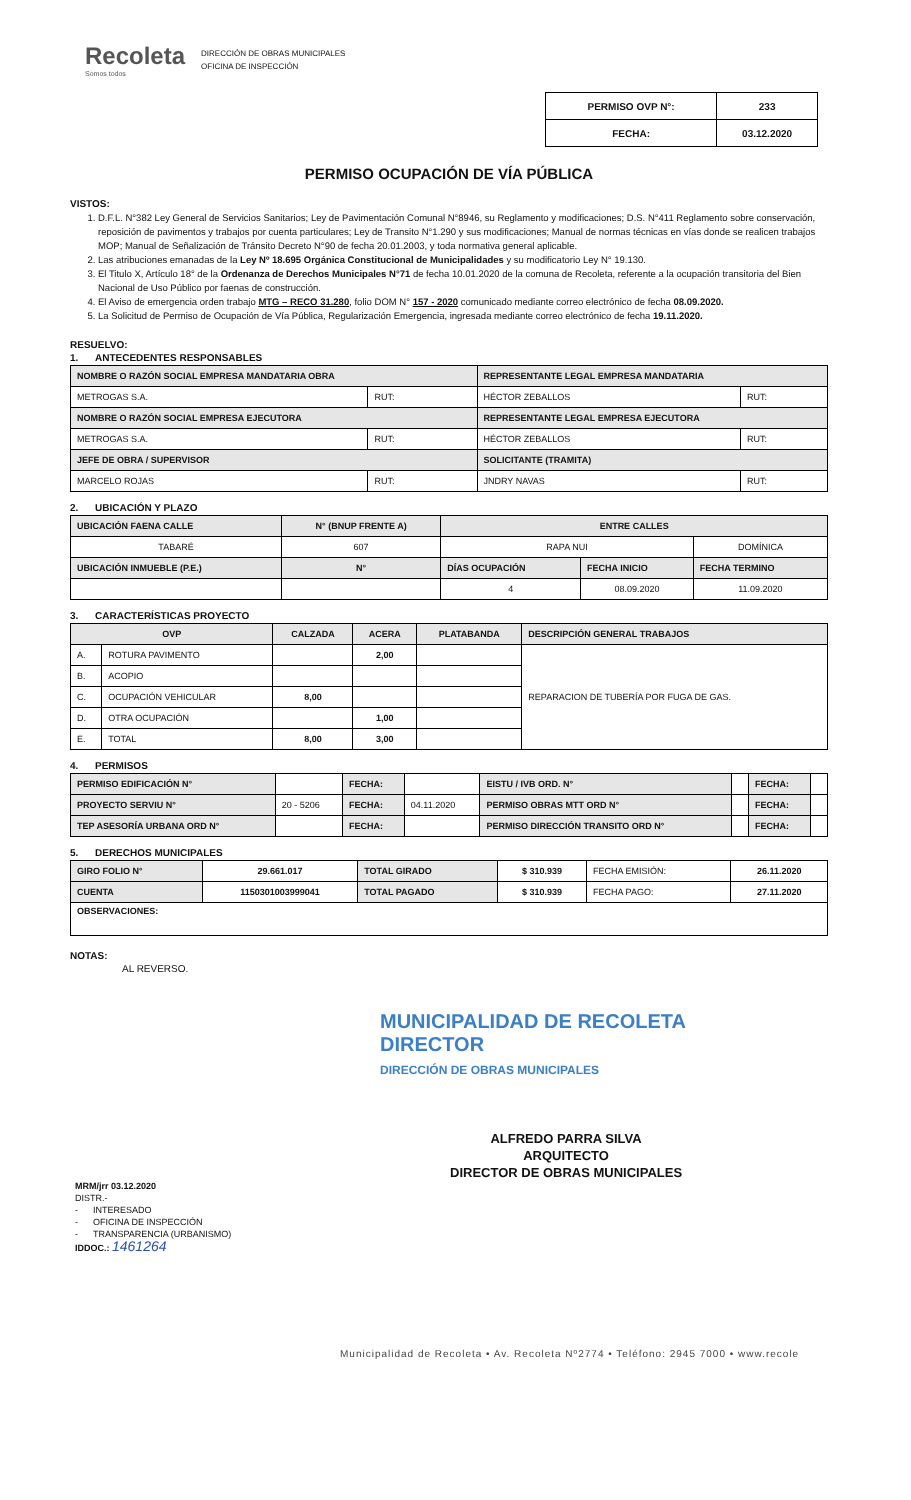Recoleta
Somos todos
DIRECCIÓN DE OBRAS MUNICIPALES
OFICINA DE INSPECCIÓN
| PERMISO OVP N°: | 233 |
| FECHA: | 03.12.2020 |
PERMISO OCUPACIÓN DE VÍA PÚBLICA
VISTOS:
1. D.F.L. N°382 Ley General de Servicios Sanitarios; Ley de Pavimentación Comunal N°8946, su Reglamento y modificaciones; D.S. N°411 Reglamento sobre conservación, reposición de pavimentos y trabajos por cuenta particulares; Ley de Transito N°1.290 y sus modificaciones; Manual de normas técnicas en vías donde se realicen trabajos MOP; Manual de Señalización de Tránsito Decreto N°90 de fecha 20.01.2003, y toda normativa general aplicable.
2. Las atribuciones emanadas de la Ley Nº 18.695 Orgánica Constitucional de Municipalidades y su modificatorio Ley N° 19.130.
3. El Titulo X, Artículo 18° de la Ordenanza de Derechos Municipales N°71 de fecha 10.01.2020 de la comuna de Recoleta, referente a la ocupación transitoria del Bien Nacional de Uso Público por faenas de construcción.
4. El Aviso de emergencia orden trabajo MTG – RECO 31.280, folio DOM N° 157 - 2020 comunicado mediante correo electrónico de fecha 08.09.2020.
5. La Solicitud de Permiso de Ocupación de Vía Pública, Regularización Emergencia, ingresada mediante correo electrónico de fecha 19.11.2020.
RESUELVO:
1. ANTECEDENTES RESPONSABLES
| NOMBRE O RAZÓN SOCIAL EMPRESA MANDATARIA OBRA | | REPRESENTANTE LEGAL EMPRESA MANDATARIA | |
| --- | --- | --- | --- |
| METROGAS S.A. | RUT: | HÉCTOR ZEBALLOS | RUT: |
| NOMBRE O RAZÓN SOCIAL EMPRESA EJECUTORA | | REPRESENTANTE LEGAL EMPRESA EJECUTORA | |
| METROGAS S.A. | RUT: | HÉCTOR ZEBALLOS | RUT: |
| JEFE DE OBRA / SUPERVISOR | | SOLICITANTE (TRAMITA) | |
| MARCELO ROJAS | RUT: | JNDRY NAVAS | RUT: |
2. UBICACIÓN Y PLAZO
| UBICACIÓN FAENA CALLE | N° (BNUP FRENTE A) | ENTRE CALLES | | |
| --- | --- | --- | --- | --- |
| TABARÉ | 607 | RAPA NUI | | DOMÍNICA |
| UBICACIÓN INMUEBLE (P.E.) | N° | DÍAS OCUPACIÓN | FECHA INICIO | FECHA TERMINO |
| | | 4 | 08.09.2020 | 11.09.2020 |
3. CARACTERÍSTICAS PROYECTO
| OVP | | CALZADA | ACERA | PLATABANDA | DESCRIPCIÓN GENERAL TRABAJOS |
| --- | --- | --- | --- | --- | --- |
| A. | ROTURA PAVIMENTO | | 2,00 | | REPARACION DE TUBERÍA POR FUGA DE GAS. |
| B. | ACOPIO | | | | |
| C. | OCUPACIÓN VEHICULAR | 8,00 | | | |
| D. | OTRA OCUPACIÓN | | 1,00 | | |
| E. | TOTAL | 8,00 | 3,00 | | |
4. PERMISOS
| PERMISO EDIFICACIÓN N° | | FECHA: | | EISTU / IVB ORD. N° | | FECHA: | |
| PROYECTO SERVIU N° | 20 - 5206 | FECHA: | 04.11.2020 | PERMISO OBRAS MTT ORD N° | | FECHA: | |
| TEP ASESORÍA URBANA ORD N° | | FECHA: | | PERMISO DIRECCIÓN TRANSITO ORD N° | | FECHA: | |
5. DERECHOS MUNICIPALES
| GIRO FOLIO N° | 29.661.017 | TOTAL GIRADO | $ 310.939 | FECHA EMISIÓN: | 26.11.2020 |
| CUENTA | 1150301003999041 | TOTAL PAGADO | $ 310.939 | FECHA PAGO: | 27.11.2020 |
| OBSERVACIONES: | | | | | |
NOTAS:
AL REVERSO.
MUNICIPALIDAD DE RECOLETA
DIRECTOR
DIRECCIÓN DE OBRAS MUNICIPALES
ALFREDO PARRA SILVA
ARQUITECTO
DIRECTOR DE OBRAS MUNICIPALES
MRM/jrr 03.12.2020
DISTR.-
- INTERESADO
- OFICINA DE INSPECCIÓN
- TRANSPARENCIA (URBANISMO)
IDDOC.: 1461264
Municipalidad de Recoleta • Av. Recoleta Nº2774 • Teléfono: 2945 7000 • www.recole